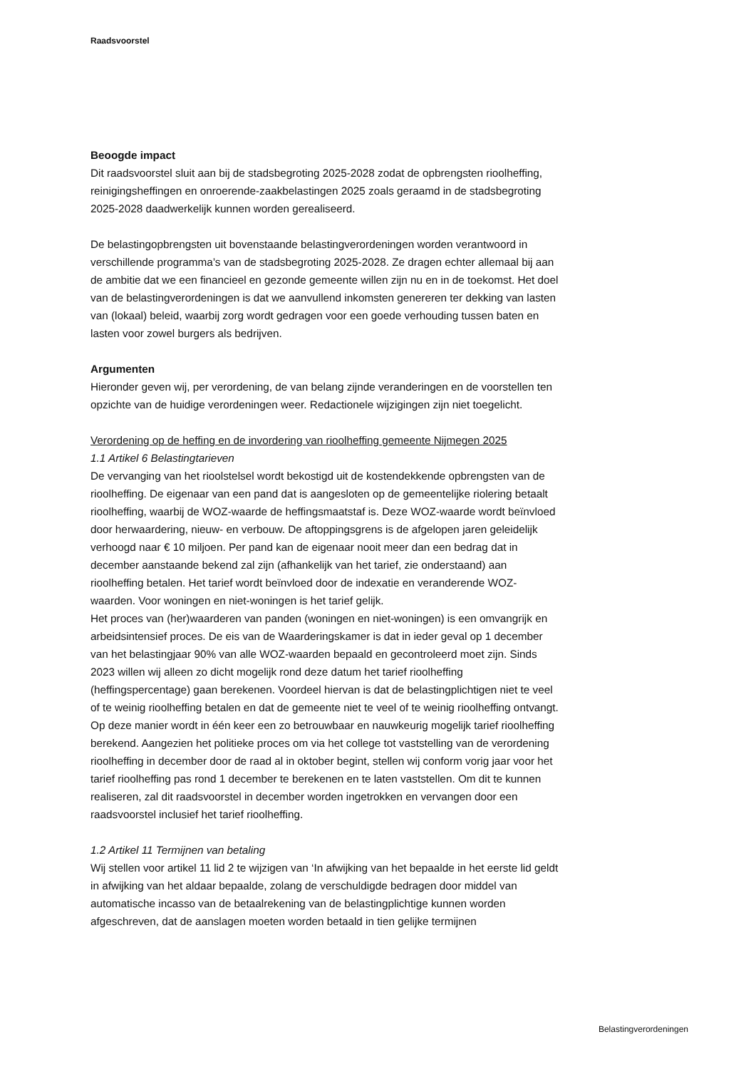Raadsvoorstel
Beoogde impact
Dit raadsvoorstel sluit aan bij de stadsbegroting 2025-2028 zodat de opbrengsten rioolheffing, reinigingsheffingen en onroerende-zaakbelastingen 2025 zoals geraamd in de stadsbegroting 2025-2028 daadwerkelijk kunnen worden gerealiseerd.
De belastingopbrengsten uit bovenstaande belastingverordeningen worden verantwoord in verschillende programma’s van de stadsbegroting 2025-2028. Ze dragen echter allemaal bij aan de ambitie dat we een financieel en gezonde gemeente willen zijn nu en in de toekomst. Het doel van de belastingverordeningen is dat we aanvullend inkomsten genereren ter dekking van lasten van (lokaal) beleid, waarbij zorg wordt gedragen voor een goede verhouding tussen baten en lasten voor zowel burgers als bedrijven.
Argumenten
Hieronder geven wij, per verordening, de van belang zijnde veranderingen en de voorstellen ten opzichte van de huidige verordeningen weer. Redactionele wijzigingen zijn niet toegelicht.
Verordening op de heffing en de invordering van rioolheffing gemeente Nijmegen 2025
1.1 Artikel 6 Belastingtarieven
De vervanging van het rioolstelsel wordt bekostigd uit de kostendekkende opbrengsten van de rioolheffing. De eigenaar van een pand dat is aangesloten op de gemeentelijke riolering betaalt rioolheffing, waarbij de WOZ-waarde de heffingsmaatstaf is. Deze WOZ-waarde wordt beïnvloed door herwaardering, nieuw- en verbouw. De aftoppingsgrens is de afgelopen jaren geleidelijk verhoogd naar € 10 miljoen. Per pand kan de eigenaar nooit meer dan een bedrag dat in december aanstaande bekend zal zijn (afhankelijk van het tarief, zie onderstaand) aan rioolheffing betalen. Het tarief wordt beïnvloed door de indexatie en veranderende WOZ-waarden. Voor woningen en niet-woningen is het tarief gelijk.
Het proces van (her)waarderen van panden (woningen en niet-woningen) is een omvangrijk en arbeidsintensief proces. De eis van de Waarderingskamer is dat in ieder geval op 1 december van het belastingjaar 90% van alle WOZ-waarden bepaald en gecontroleerd moet zijn. Sinds 2023 willen wij alleen zo dicht mogelijk rond deze datum het tarief rioolheffing (heffingspercentage) gaan berekenen. Voordeel hiervan is dat de belastingplichtigen niet te veel of te weinig rioolheffing betalen en dat de gemeente niet te veel of te weinig rioolheffing ontvangt. Op deze manier wordt in één keer een zo betrouwbaar en nauwkeurig mogelijk tarief rioolheffing berekend. Aangezien het politieke proces om via het college tot vaststelling van de verordening rioolheffing in december door de raad al in oktober begint, stellen wij conform vorig jaar voor het tarief rioolheffing pas rond 1 december te berekenen en te laten vaststellen. Om dit te kunnen realiseren, zal dit raadsvoorstel in december worden ingetrokken en vervangen door een raadsvoorstel inclusief het tarief rioolheffing.
1.2 Artikel 11 Termijnen van betaling
Wij stellen voor artikel 11 lid 2 te wijzigen van ‘In afwijking van het bepaalde in het eerste lid geldt in afwijking van het aldaar bepaalde, zolang de verschuldigde bedragen door middel van automatische incasso van de betaalrekening van de belastingplichtige kunnen worden afgeschreven, dat de aanslagen moeten worden betaald in tien gelijke termijnen
Belastingverordeningen